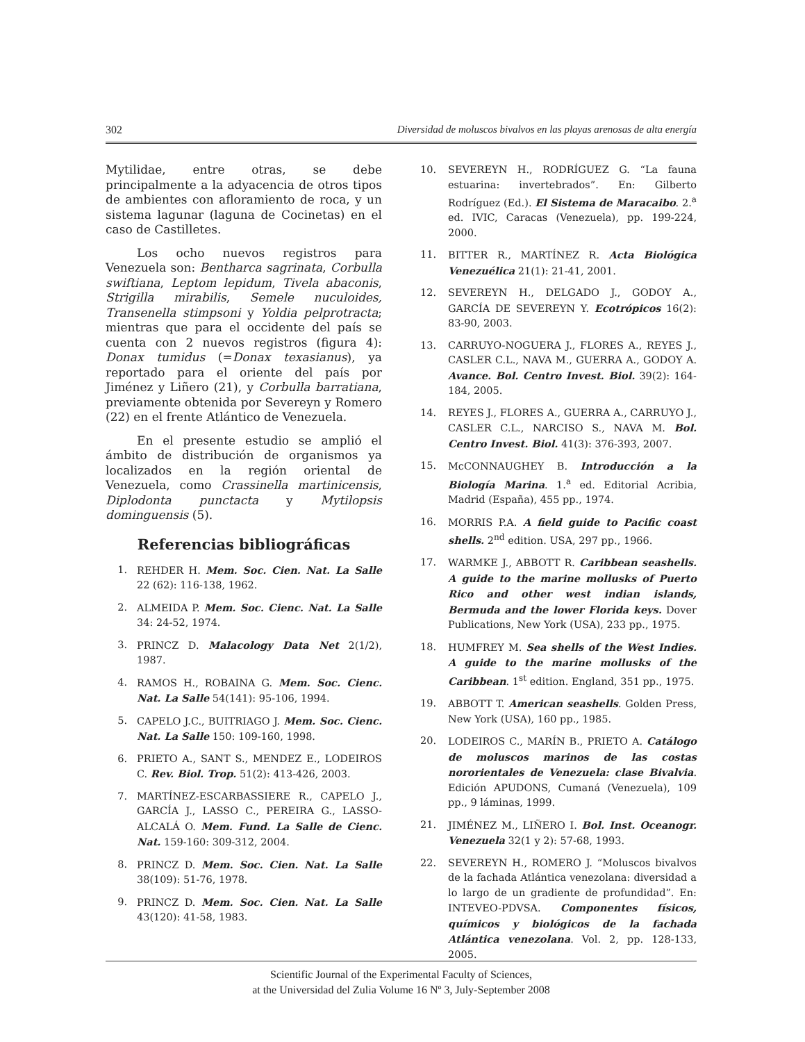302 Diversidad de moluscos bivalvos en las playas arenosas de alta energía
Mytilidae, entre otras, se debe principalmente a la adyacencia de otros tipos de ambientes con afloramiento de roca, y un sistema lagunar (laguna de Cocinetas) en el caso de Castilletes.
Los ocho nuevos registros para Venezuela son: Bentharca sagrinata, Corbulla swiftiana, Leptom lepidum, Tivela abaconis, Strigilla mirabilis, Semele nuculoides, Transenella stimpsoni y Yoldia pelprotracta; mientras que para el occidente del país se cuenta con 2 nuevos registros (figura 4): Donax tumidus (=Donax texasianus), ya reportado para el oriente del país por Jiménez y Liñero (21), y Corbulla barratiana, previamente obtenida por Severeyn y Romero (22) en el frente Atlántico de Venezuela.
En el presente estudio se amplió el ámbito de distribución de organismos ya localizados en la región oriental de Venezuela, como Crassinella martinicensis, Diplodonta punctacta y Mytilopsis dominguensis (5).
Referencias bibliográficas
1. REHDER H. Mem. Soc. Cien. Nat. La Salle 22 (62): 116-138, 1962.
2. ALMEIDA P. Mem. Soc. Cienc. Nat. La Salle 34: 24-52, 1974.
3. PRINCZ D. Malacology Data Net 2(1/2), 1987.
4. RAMOS H., ROBAINA G. Mem. Soc. Cienc. Nat. La Salle 54(141): 95-106, 1994.
5. CAPELO J.C., BUITRIAGO J. Mem. Soc. Cienc. Nat. La Salle 150: 109-160, 1998.
6. PRIETO A., SANT S., MENDEZ E., LODEIROS C. Rev. Biol. Trop. 51(2): 413-426, 2003.
7. MARTÍNEZ-ESCARBASSIERE R., CAPELO J., GARCÍA J., LASSO C., PEREIRA G., LASSO-ALCALÁ O. Mem. Fund. La Salle de Cienc. Nat. 159-160: 309-312, 2004.
8. PRINCZ D. Mem. Soc. Cien. Nat. La Salle 38(109): 51-76, 1978.
9. PRINCZ D. Mem. Soc. Cien. Nat. La Salle 43(120): 41-58, 1983.
10. SEVEREYN H., RODRÍGUEZ G. “La fauna estuarina: invertebrados”. En: Gilberto Rodríguez (Ed.). El Sistema de Maracaibo. 2.<sup>a</sup> ed. IVIC, Caracas (Venezuela), pp. 199-224, 2000.
11. BITTER R., MARTÍNEZ R. Acta Biológica Venezuélica 21(1): 21-41, 2001.
12. SEVEREYN H., DELGADO J., GODOY A., GARCÍA DE SEVEREYN Y. Ecotrópicos 16(2): 83-90, 2003.
13. CARRUYO-NOGUERA J., FLORES A., REYES J., CASLER C.L., NAVA M., GUERRA A., GODOY A. Avance. Bol. Centro Invest. Biol. 39(2): 164-184, 2005.
14. REYES J., FLORES A., GUERRA A., CARRUYO J., CASLER C.L., NARCISO S., NAVA M. Bol. Centro Invest. Biol. 41(3): 376-393, 2007.
15. McCONNAUGHEY B. Introducción a la Biología Marina. 1.<sup>a</sup> ed. Editorial Acribia, Madrid (España), 455 pp., 1974.
16. MORRIS P.A. A field guide to Pacific coast shells. 2<sup>nd</sup> edition. USA, 297 pp., 1966.
17. WARMKE J., ABBOTT R. Caribbean seashells. A guide to the marine mollusks of Puerto Rico and other west indian islands, Bermuda and the lower Florida keys. Dover Publications, New York (USA), 233 pp., 1975.
18. HUMFREY M. Sea shells of the West Indies. A guide to the marine mollusks of the Caribbean. 1<sup>st</sup> edition. England, 351 pp., 1975.
19. ABBOTT T. American seashells. Golden Press, New York (USA), 160 pp., 1985.
20. LODEIROS C., MARÍN B., PRIETO A. Catálogo de moluscos marinos de las costas nororientales de Venezuela: clase Bivalvia. Edición APUDONS, Cumaná (Venezuela), 109 pp., 9 láminas, 1999.
21. JIMÉNEZ M., LIÑERO I. Bol. Inst. Oceanogr. Venezuela 32(1 y 2): 57-68, 1993.
22. SEVEREYN H., ROMERO J. “Moluscos bivalvos de la fachada Atlántica venezolana: diversidad a lo largo de un gradiente de profundidad”. En: INTEVEO-PDVSA. Componentes físicos, químicos y biológicos de la fachada Atlántica venezolana. Vol. 2, pp. 128-133, 2005.
Scientific Journal of the Experimental Faculty of Sciences,
at the Universidad del Zulia Volume 16 Nº 3, July-September 2008